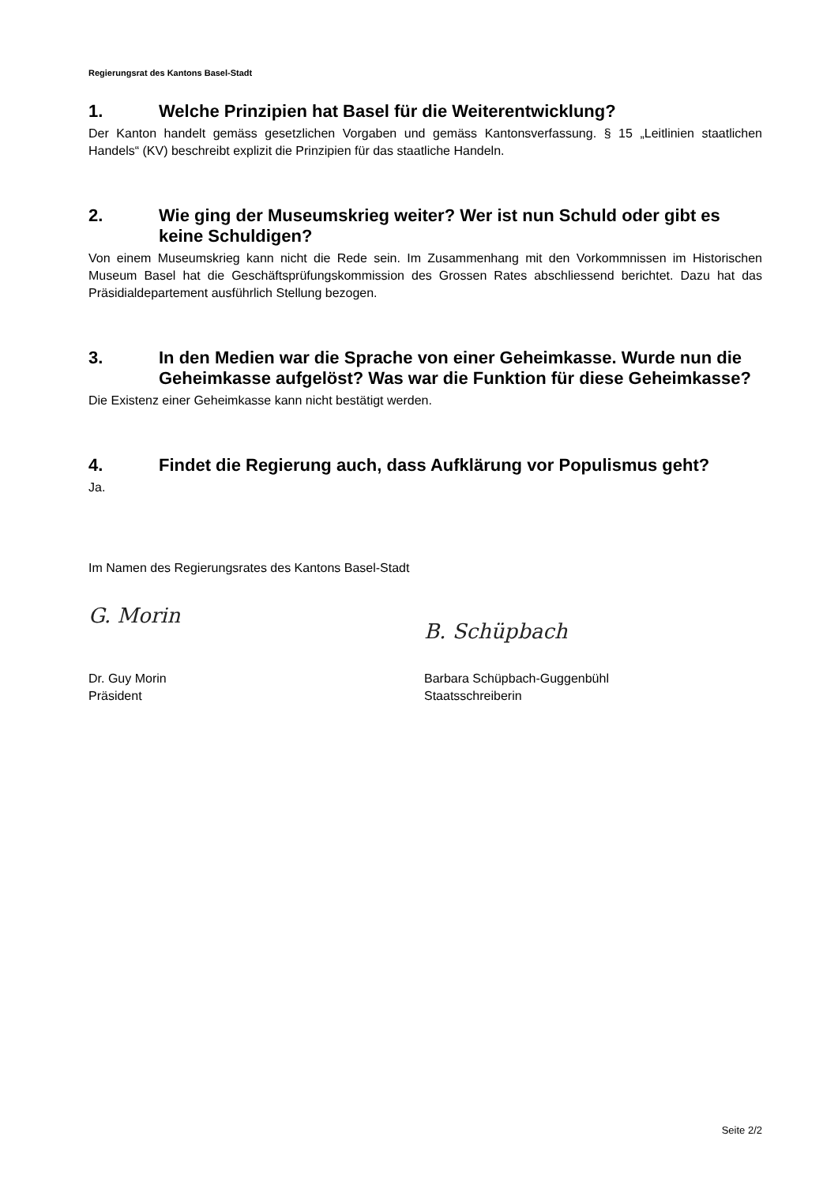Regierungsrat des Kantons Basel-Stadt
1. Welche Prinzipien hat Basel für die Weiterentwicklung?
Der Kanton handelt gemäss gesetzlichen Vorgaben und gemäss Kantonsverfassung. § 15 „Leitlinien staatlichen Handels“ (KV) beschreibt explizit die Prinzipien für das staatliche Handeln.
2. Wie ging der Museumskrieg weiter? Wer ist nun Schuld oder gibt es keine Schuldigen?
Von einem Museumskrieg kann nicht die Rede sein. Im Zusammenhang mit den Vorkommnissen im Historischen Museum Basel hat die Geschäftsprüfungskommission des Grossen Rates abschliessend berichtet. Dazu hat das Präsidialdepartement ausführlich Stellung bezogen.
3. In den Medien war die Sprache von einer Geheimkasse. Wurde nun die Geheimkasse aufgelöst? Was war die Funktion für diese Geheimkasse?
Die Existenz einer Geheimkasse kann nicht bestätigt werden.
4. Findet die Regierung auch, dass Aufklärung vor Populismus geht?
Ja.
Im Namen des Regierungsrates des Kantons Basel-Stadt
G. Morin
Dr. Guy Morin
Präsident
B. Schüpbach
Barbara Schüpbach-Guggenbühl
Staatsschreiberin
Seite 2/2